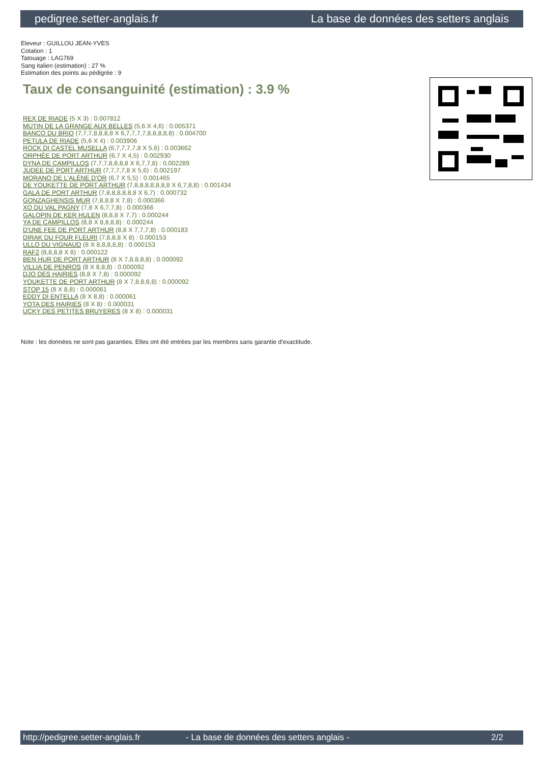pedigree.setter-anglais.fr La base de données des setters anglais
Eleveur : GUILLOU JEAN-YVES
Cotation : 1
Tatouage : LAG769
Sang italien (estimation) : 27 %
Estimation des points au pédigrée : 9
Taux de consanguinité (estimation) : 3.9 %
REX DE RIADE (5 X 3) : 0.007812
MUTIN DE LA GRANGE AUX BELLES (5,6 X 4,6) : 0.005371
BANCO DU BRIO (7,7,7,8,8,8,8 X 6,7,7,7,7,8,8,8,8,8) : 0.004700
PETULA DE RIADE (5,6 X 4) : 0.003906
ROCK DI CASTEL MUSELLA (6,7,7,7,7,8 X 5,6) : 0.003662
ORPHÉE DE PORT ARTHUR (6,7 X 4,5) : 0.002930
DYNA DE CAMPILLOS (7,7,7,8,8,8,8 X 6,7,7,8) : 0.002289
JUDEE DE PORT ARTHUR (7,7,7,7,8 X 5,6) : 0.002197
MORANO DE L'ALÈNE D'OR (6,7 X 5,5) : 0.001465
DE YOUKETTE DE PORT ARTHUR (7,8,8,8,8,8,8,8 X 6,7,8,8) : 0.001434
GALA DE PORT ARTHUR (7,8,8,8,8,8,8 X 6,7) : 0.000732
GONZAGHENSIS MUR (7,8,8,8 X 7,8) : 0.000366
XO DU VAL PAGNY (7,8 X 6,7,7,8) : 0.000366
GALOPIN DE KER HULEN (8,8,8 X 7,7) : 0.000244
YA DE CAMPILLOS (8,8 X 8,8,8,8) : 0.000244
D'UNE FEE DE PORT ARTHUR (8,8 X 7,7,7,8) : 0.000183
DIRAK DU FOUR FLEURI (7,8,8,8 X 8) : 0.000153
ULLO DU VIGNAUD (8 X 8,8,8,8,8) : 0.000153
RAF2 (8,8,8,8 X 8) : 0.000122
BEN HUR DE PORT ARTHUR (8 X 7,8,8,8,8) : 0.000092
VILLIA DE PENROS (8 X 8,8,8) : 0.000092
DJO DES HAIRIES (8,8 X 7,8) : 0.000092
YOUKETTE DE PORT ARTHUR (8 X 7,8,8,8,8) : 0.000092
STOP 15 (8 X 8,8) : 0.000061
EDDY DI ENTELLA (8 X 8,8) : 0.000061
YOTA DES HAIRIES (8 X 8) : 0.000031
UCKY DES PETITES BRUYERES (8 X 8) : 0.000031
Note : les données ne sont pas garanties. Elles ont été entrées par les membres sans garantie d'exactitude.
http://pedigree.setter-anglais.fr - La base de données des setters anglais - 2/2